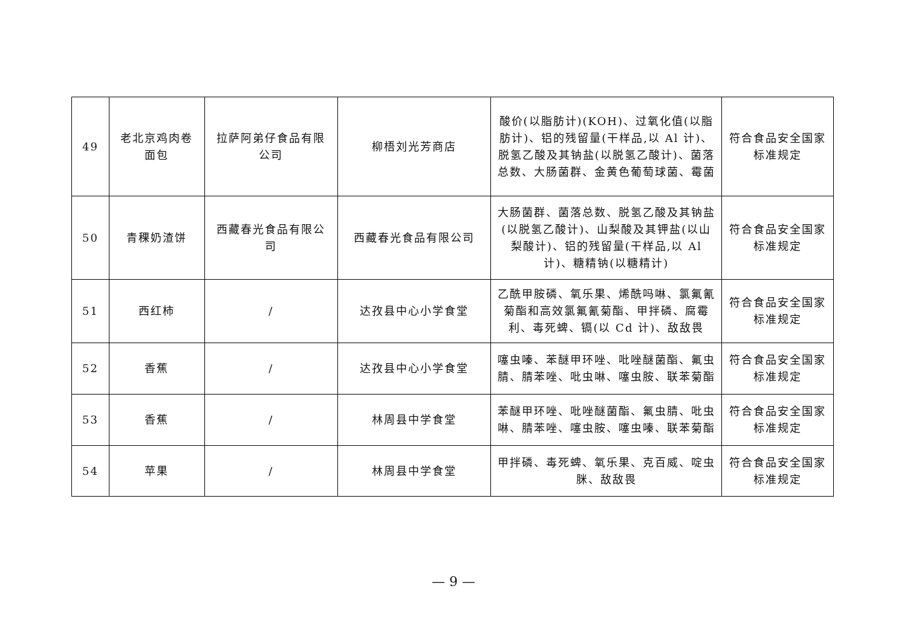| 49 | 老北京鸡肉卷面包 | 拉萨阿弟仔食品有限公司 | 柳梧刘光芳商店 | 酸价(以脂肪计)(KOH)、过氧化值(以脂肪计)、铝的残留量(干样品,以 Al 计)、脱氢乙酸及其钠盐(以脱氢乙酸计)、菌落总数、大肠菌群、金黄色葡萄球菌、霉菌 | 符合食品安全国家标准规定 |
| 50 | 青稞奶渣饼 | 西藏春光食品有限公司 | 西藏春光食品有限公司 | 大肠菌群、菌落总数、脱氢乙酸及其钠盐(以脱氢乙酸计)、山梨酸及其钾盐(以山梨酸计)、铝的残留量(干样品,以 Al 计)、糖精钠(以糖精计) | 符合食品安全国家标准规定 |
| 51 | 西红柿 | / | 达孜县中心小学食堂 | 乙酰甲胺磷、氧乐果、烯酰吗啉、氯氟氰菊酯和高效氯氟氰菊酯、甲拌磷、腐霉利、毒死蜱、镉(以 Cd 计)、敌敌畏 | 符合食品安全国家标准规定 |
| 52 | 香蕉 | / | 达孜县中心小学食堂 | 噻虫嗪、苯醚甲环唑、吡唑醚菌酯、氟虫腈、腈苯唑、吡虫啉、噻虫胺、联苯菊酯 | 符合食品安全国家标准规定 |
| 53 | 香蕉 | / | 林周县中学食堂 | 苯醚甲环唑、吡唑醚菌酯、氟虫腈、吡虫啉、腈苯唑、噻虫胺、噻虫嗪、联苯菊酯 | 符合食品安全国家标准规定 |
| 54 | 苹果 | / | 林周县中学食堂 | 甲拌磷、毒死蜱、氧乐果、克百威、啶虫脒、敌敌畏 | 符合食品安全国家标准规定 |
— 9 —